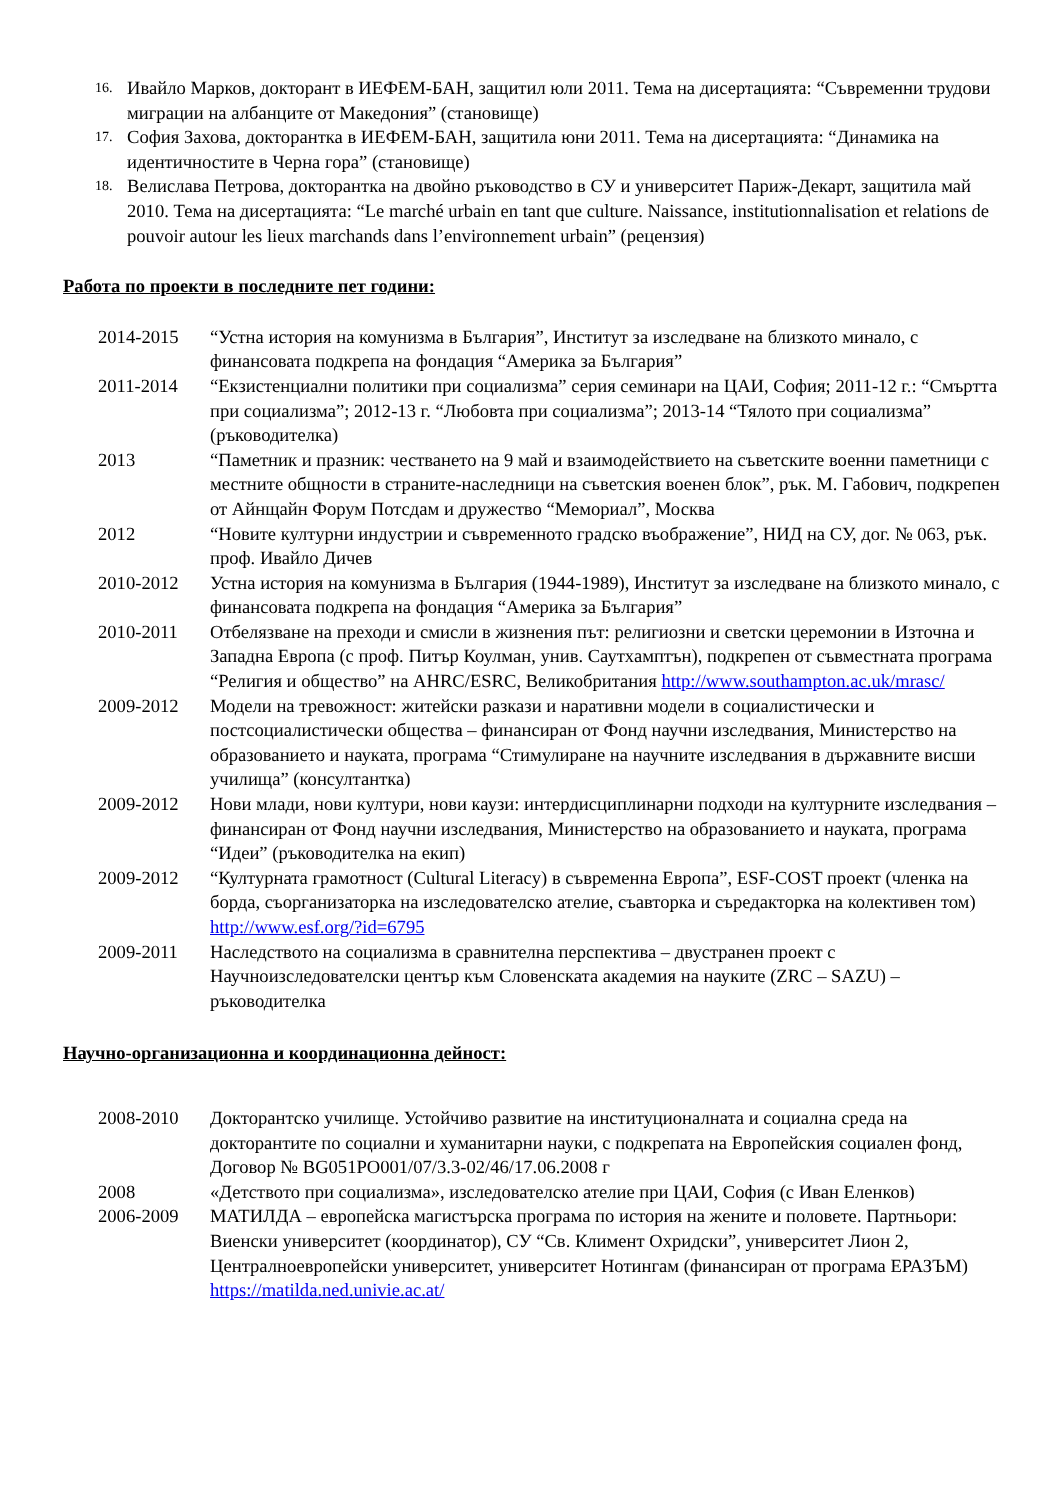16. Ивайло Марков, докторант в ИЕФЕМ-БАН, защитил юли 2011. Тема на дисертацията: “Съвременни трудови миграции на албанците от Македония” (становище)
17. София Захова, докторантка в ИЕФЕМ-БАН, защитила юни 2011. Тема на дисертацията: “Динамика на идентичностите в Черна гора” (становище)
18. Велислава Петрова, докторантка на двойно ръководство в СУ и университет Париж-Декарт, защитила май 2010. Тема на дисертацията: “Le marché urbain en tant que culture. Naissance, institutionnalisation et relations de pouvoir autour les lieux marchands dans l’environnement urbain” (рецензия)
Работа по проекти в последните пет години:
2014-2015 “Устна история на комунизма в България”, Институт за изследване на близкото минало, с финансовата подкрепа на фондация “Америка за България”
2011-2014 “Екзистенциални политики при социализма” серия семинари на ЦАИ, София; 2011-12 г.: “Смъртта при социализма”; 2012-13 г. “Любовта при социализма”; 2013-14 “Тялото при социализма” (ръководителка)
2013 “Паметник и празник: честването на 9 май и взаимодействието на съветските военни паметници с местните общности в страните-наследници на съветския военен блок”, рък. М. Габович, подкрепен от Айнщайн Форум Потсдам и дружество “Мемориал”, Москва
2012 “Новите културни индустрии и съвременното градско въображение”, НИД на СУ, дог. № 063, рък. проф. Ивайло Дичев
2010-2012 Устна история на комунизма в България (1944-1989), Институт за изследване на близкото минало, с финансовата подкрепа на фондация “Америка за България”
2010-2011 Отбелязване на преходи и смисли в жизнения път: религиозни и светски церемонии в Източна и Западна Европа (с проф. Питър Коулман, унив. Саутхамптън), подкрепен от съвместната програма “Религия и общество” на AHRC/ESRC, Великобритания http://www.southampton.ac.uk/mrasc/
2009-2012 Модели на тревожност: житейски разкази и наративни модели в социалистически и постсоциалистически общества – финансиран от Фонд научни изследвания, Министерство на образованието и науката, програма “Стимулиране на научните изследвания в държавните висши училища” (консултантка)
2009-2012 Нови млади, нови култури, нови каузи: интердисциплинарни подходи на културните изследвания – финансиран от Фонд научни изследвания, Министерство на образованието и науката, програма “Идеи” (ръководителка на екип)
2009-2012 “Културната грамотност (Cultural Literacy) в съвременна Европа”, ESF-COST проект (членка на борда, съорганизаторка на изследователско ателие, съавторка и съредакторка на колективен том) http://www.esf.org/?id=6795
2009-2011 Наследството на социализма в сравнителна перспектива – двустранен проект с Научноизследователски център към Словенската академия на науките (ZRC – SAZU) – ръководителка
Научно-организационна и координационна дейност:
2008-2010 Докторантско училище. Устойчиво развитие на институционалната и социална среда на докторантите по социални и хуманитарни науки, с подкрепата на Европейския социален фонд, Договор № BG051PO001/07/3.3-02/46/17.06.2008 г
2008 «Детството при социализма», изследователско ателие при ЦАИ, София (с Иван Еленков)
2006-2009 МАТИЛДА – европейска магистърска програма по история на жените и половете. Партньори: Виенски университет (координатор), СУ “Св. Климент Охридски”, университет Лион 2, Централноевропейски университет, университет Нотингам (финансиран от програма ЕРАЗЪМ) https://matilda.ned.univie.ac.at/